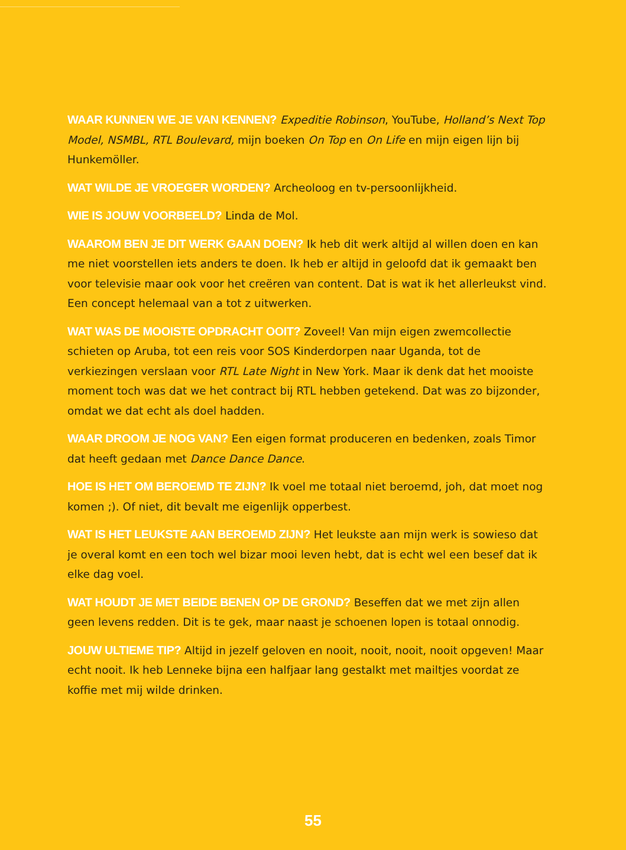WAAR KUNNEN WE JE VAN KENNEN? Expeditie Robinson, YouTube, Holland’s Next Top Model, NSMBL, RTL Boulevard, mijn boeken On Top en On Life en mijn eigen lijn bij Hunkemöller.
WAT WILDE JE VROEGER WORDEN? Archeoloog en tv-persoonlijkheid.
WIE IS JOUW VOORBEELD? Linda de Mol.
WAAROM BEN JE DIT WERK GAAN DOEN? Ik heb dit werk altijd al willen doen en kan me niet voorstellen iets anders te doen. Ik heb er altijd in geloofd dat ik gemaakt ben voor televisie maar ook voor het creëren van content. Dat is wat ik het allerleukst vind. Een concept helemaal van a tot z uitwerken.
WAT WAS DE MOOISTE OPDRACHT OOIT? Zoveel! Van mijn eigen zwemcollectie schieten op Aruba, tot een reis voor SOS Kinderdorpen naar Uganda, tot de verkiezingen verslaan voor RTL Late Night in New York. Maar ik denk dat het mooiste moment toch was dat we het contract bij RTL hebben getekend. Dat was zo bijzonder, omdat we dat echt als doel hadden.
WAAR DROOM JE NOG VAN? Een eigen format produceren en bedenken, zoals Timor dat heeft gedaan met Dance Dance Dance.
HOE IS HET OM BEROEMD TE ZIJN? Ik voel me totaal niet beroemd, joh, dat moet nog komen ;). Of niet, dit bevalt me eigenlijk opperbest.
WAT IS HET LEUKSTE AAN BEROEMD ZIJN? Het leukste aan mijn werk is sowieso dat je overal komt en een toch wel bizar mooi leven hebt, dat is echt wel een besef dat ik elke dag voel.
WAT HOUDT JE MET BEIDE BENEN OP DE GROND? Beseffen dat we met zijn allen geen levens redden. Dit is te gek, maar naast je schoenen lopen is totaal onnodig.
JOUW ULTIEME TIP? Altijd in jezelf geloven en nooit, nooit, nooit, nooit opgeven! Maar echt nooit. Ik heb Lenneke bijna een halfjaar lang gestalkt met mailtjes voordat ze koffie met mij wilde drinken.
55